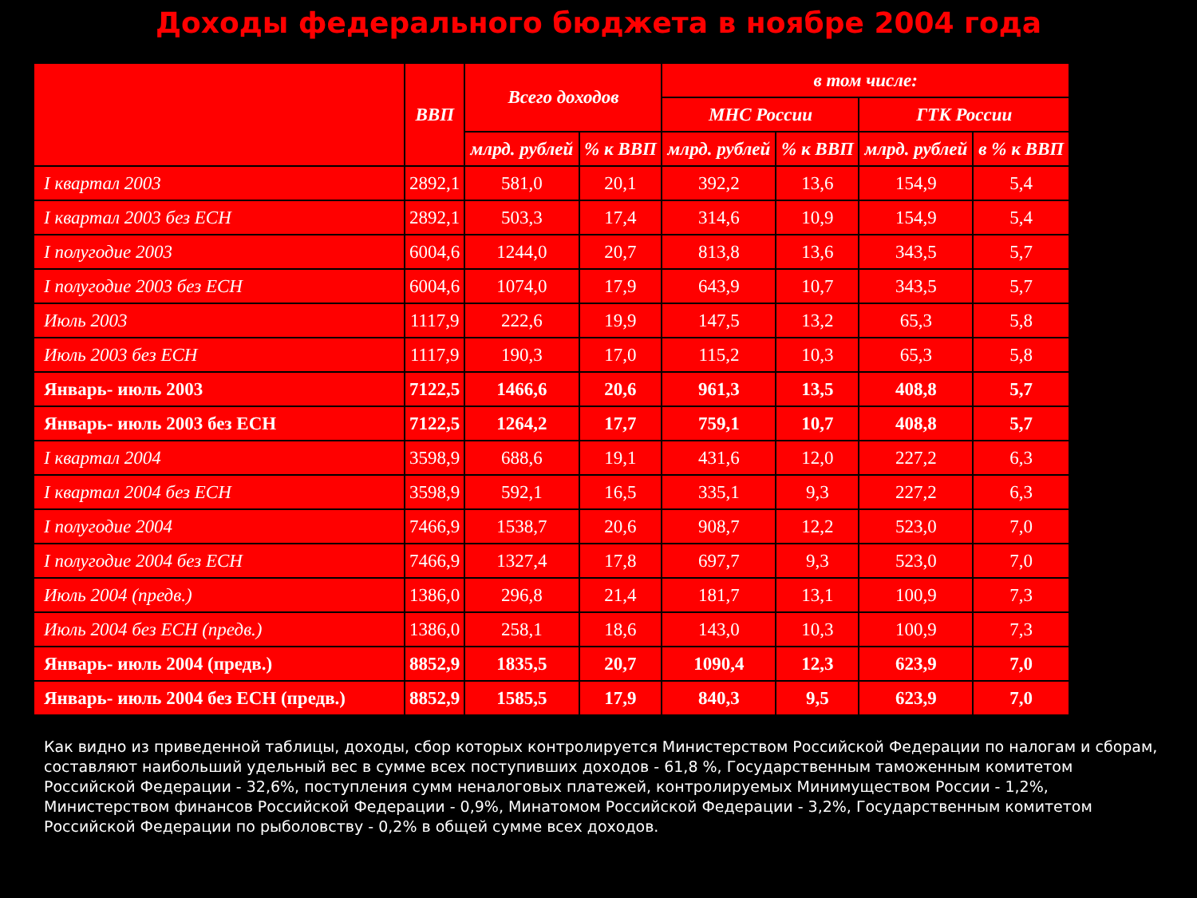Доходы федерального бюджета в ноябре 2004 года
| | ВВП | Всего доходов | | в том числе: | | | |
| --- | --- | --- | --- | --- | --- | --- | --- |
| | | | | МНС России | | ГТК России | |
| | | млрд. рублей | % к ВВП | млрд. рублей | % к ВВП | млрд. рублей | в % к ВВП |
| I квартал 2003 | 2892,1 | 581,0 | 20,1 | 392,2 | 13,6 | 154,9 | 5,4 |
| I квартал 2003 без ЕСН | 2892,1 | 503,3 | 17,4 | 314,6 | 10,9 | 154,9 | 5,4 |
| I полугодие 2003 | 6004,6 | 1244,0 | 20,7 | 813,8 | 13,6 | 343,5 | 5,7 |
| I полугодие 2003 без ЕСН | 6004,6 | 1074,0 | 17,9 | 643,9 | 10,7 | 343,5 | 5,7 |
| Июль 2003 | 1117,9 | 222,6 | 19,9 | 147,5 | 13,2 | 65,3 | 5,8 |
| Июль 2003 без ЕСН | 1117,9 | 190,3 | 17,0 | 115,2 | 10,3 | 65,3 | 5,8 |
| Январь- июль 2003 | 7122,5 | 1466,6 | 20,6 | 961,3 | 13,5 | 408,8 | 5,7 |
| Январь- июль 2003 без ЕСН | 7122,5 | 1264,2 | 17,7 | 759,1 | 10,7 | 408,8 | 5,7 |
| I квартал 2004 | 3598,9 | 688,6 | 19,1 | 431,6 | 12,0 | 227,2 | 6,3 |
| I квартал 2004 без ЕСН | 3598,9 | 592,1 | 16,5 | 335,1 | 9,3 | 227,2 | 6,3 |
| I полугодие 2004 | 7466,9 | 1538,7 | 20,6 | 908,7 | 12,2 | 523,0 | 7,0 |
| I полугодие 2004 без ЕСН | 7466,9 | 1327,4 | 17,8 | 697,7 | 9,3 | 523,0 | 7,0 |
| Июль 2004 (предв.) | 1386,0 | 296,8 | 21,4 | 181,7 | 13,1 | 100,9 | 7,3 |
| Июль 2004 без ЕСН (предв.) | 1386,0 | 258,1 | 18,6 | 143,0 | 10,3 | 100,9 | 7,3 |
| Январь- июль 2004 (предв.) | 8852,9 | 1835,5 | 20,7 | 1090,4 | 12,3 | 623,9 | 7,0 |
| Январь- июль 2004 без ЕСН (предв.) | 8852,9 | 1585,5 | 17,9 | 840,3 | 9,5 | 623,9 | 7,0 |
Как видно из приведенной таблицы, доходы, сбор которых контролируется Министерством Российской Федерации по налогам и сборам, составляют наибольший удельный вес в сумме всех поступивших доходов - 61,8 %, Государственным таможенным комитетом Российской Федерации - 32,6%, поступления сумм неналоговых платежей, контролируемых Минимуществом России - 1,2%, Министерством финансов Российской Федерации - 0,9%, Минатомом Российской Федерации - 3,2%, Государственным комитетом Российской Федерации по рыболовству - 0,2% в общей сумме всех доходов.